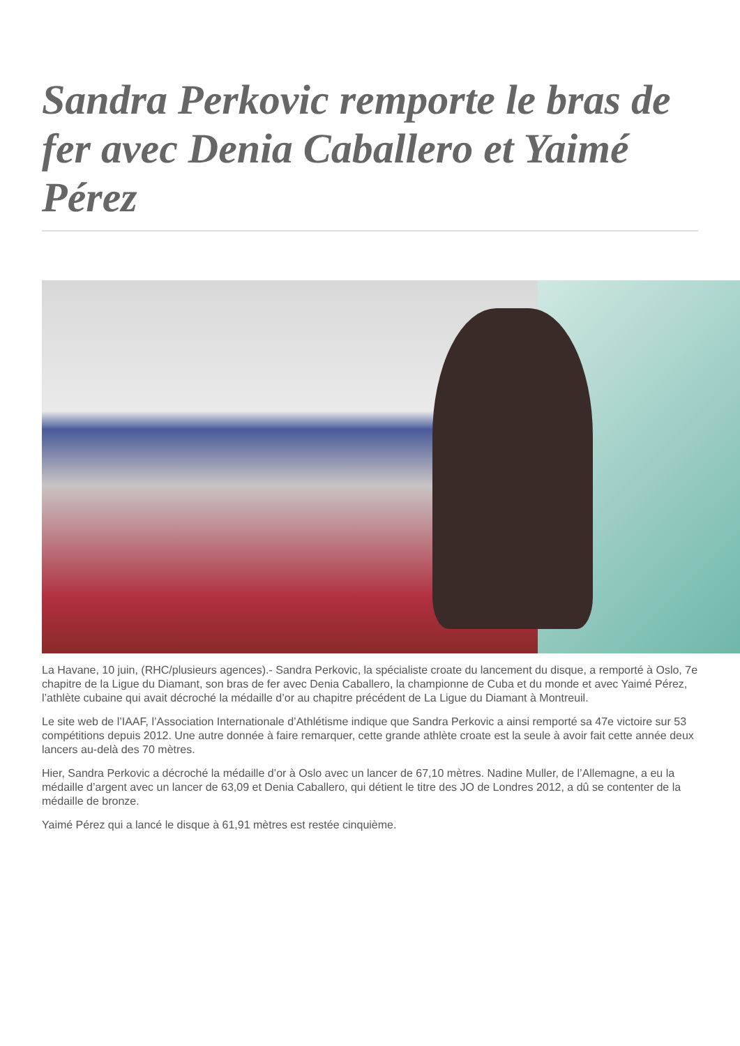Sandra Perkovic remporte le bras de fer avec Denia Caballero et Yaimé Pérez
La Havane, 10 juin, (RHC/plusieurs agences).- Sandra Perkovic, la spécialiste croate du lancement du disque, a remporté à Oslo, 7e chapitre de la Ligue du Diamant, son bras de fer avec Denia Caballero, la championne de Cuba et du monde et avec Yaimé Pérez, l’athlète cubaine qui avait décroché la médaille d’or au chapitre précédent de La Ligue du Diamant à Montreuil.
Le site web de l’IAAF, l’Association Internationale d’Athlétisme indique que Sandra Perkovic a ainsi remporté sa 47e victoire sur 53 compétitions depuis 2012. Une autre donnée à faire remarquer, cette grande athlète croate est la seule à avoir fait cette année deux lancers au-delà des 70 mètres.
Hier, Sandra Perkovic a décroché la médaille d’or à Oslo avec un lancer de 67,10 mètres. Nadine Muller, de l’Allemagne, a eu la médaille d’argent avec un lancer de 63,09 et Denia Caballero, qui détient le titre des JO de Londres 2012, a dû se contenter de la médaille de bronze.
Yaimé Pérez qui a lancé le disque à 61,91 mètres est restée cinquième.